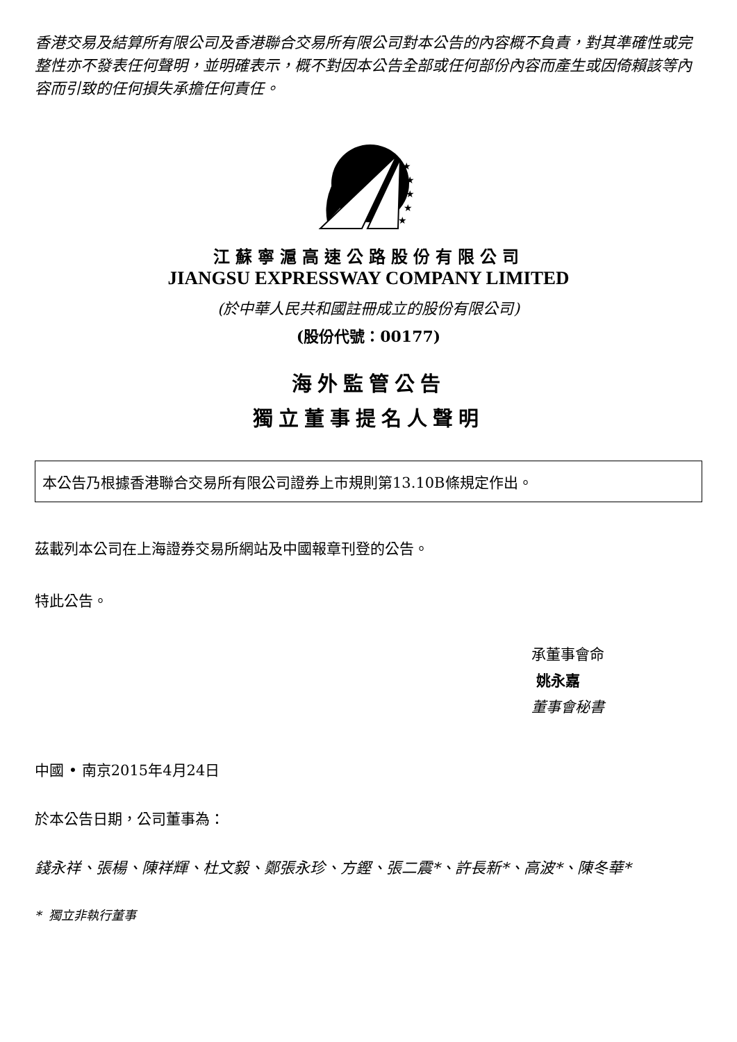香港交易及結算所有限公司及香港聯合交易所有限公司對本公告的內容概不負責，對其準確性或完整性亦不發表任何聲明，並明確表示，概不對因本公告全部或任何部份內容而產生或因倚賴該等內容而引致的任何損失承擔任何責任。
★
★
★
★
★
江蘇寧滬高速公路股份有限公司
JIANGSU EXPRESSWAY COMPANY LIMITED
(於中華人民共和國註冊成立的股份有限公司)
(股份代號：00177)
海外監管公告
獨立董事提名人聲明
本公告乃根據香港聯合交易所有限公司證券上市規則第13.10B條規定作出。
茲載列本公司在上海證券交易所網站及中國報章刊登的公告。
特此公告。
承董事會命
姚永嘉
董事會秘書
中國 • 南京2015年4月24日
於本公告日期，公司董事為：
錢永祥、張楊、陳祥輝、杜文毅、鄭張永珍、方鏗、張二震*、許長新*、高波*、陳冬華*
* 獨立非執行董事